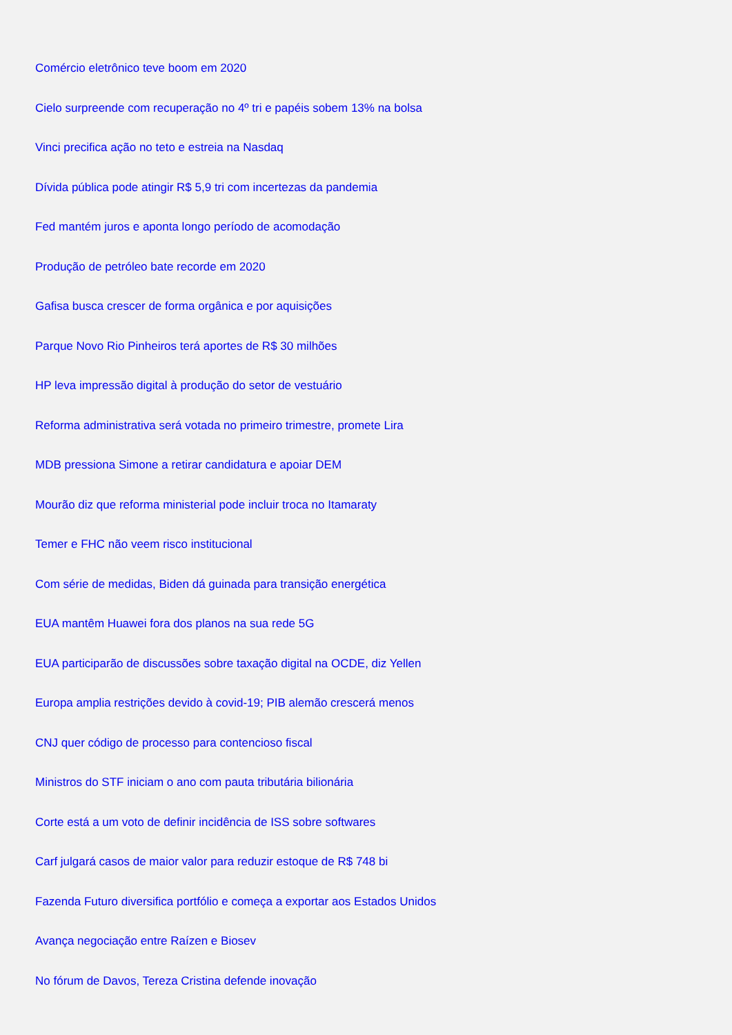Comércio eletrônico teve boom em 2020
Cielo surpreende com recuperação no 4º tri e papéis sobem 13% na bolsa
Vinci precifica ação no teto e estreia na Nasdaq
Dívida pública pode atingir R$ 5,9 tri com incertezas da pandemia
Fed mantém juros e aponta longo período de acomodação
Produção de petróleo bate recorde em 2020
Gafisa busca crescer de forma orgânica e por aquisições
Parque Novo Rio Pinheiros terá aportes de R$ 30 milhões
HP leva impressão digital à produção do setor de vestuário
Reforma administrativa será votada no primeiro trimestre, promete Lira
MDB pressiona Simone a retirar candidatura e apoiar DEM
Mourão diz que reforma ministerial pode incluir troca no Itamaraty
Temer e FHC não veem risco institucional
Com série de medidas, Biden dá guinada para transição energética
EUA mantêm Huawei fora dos planos na sua rede 5G
EUA participarão de discussões sobre taxação digital na OCDE, diz Yellen
Europa amplia restrições devido à covid-19; PIB alemão crescerá menos
CNJ quer código de processo para contencioso fiscal
Ministros do STF iniciam o ano com pauta tributária bilionária
Corte está a um voto de definir incidência de ISS sobre softwares
Carf julgará casos de maior valor para reduzir estoque de R$ 748 bi
Fazenda Futuro diversifica portfólio e começa a exportar aos Estados Unidos
Avança negociação entre Raízen e Biosev
No fórum de Davos, Tereza Cristina defende inovação